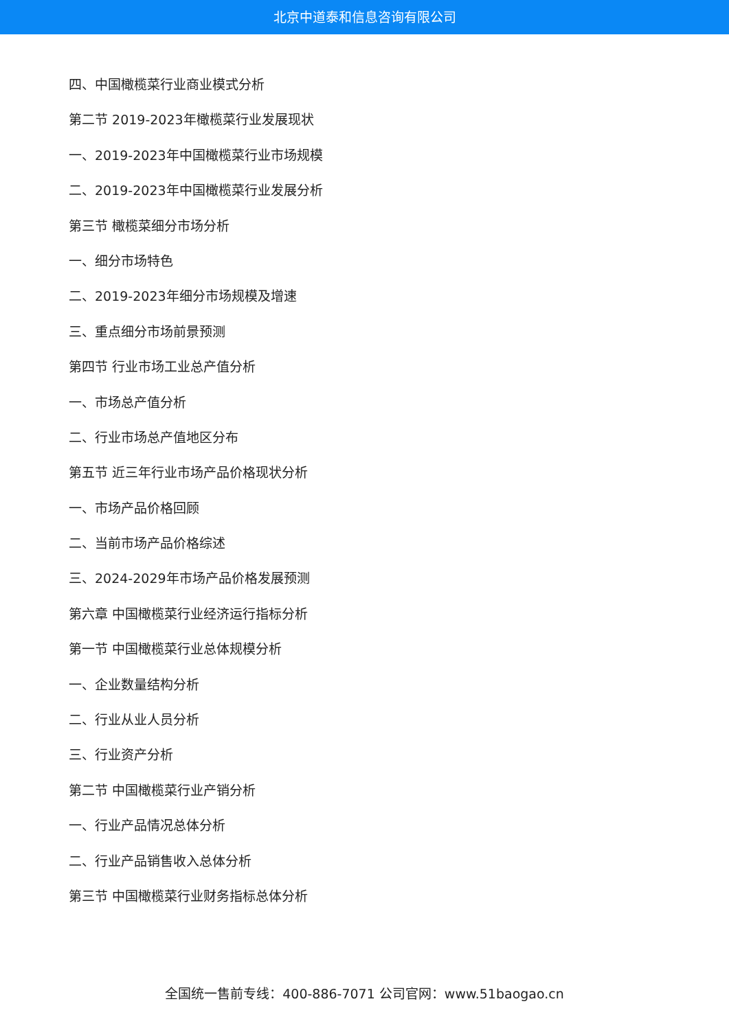北京中道泰和信息咨询有限公司
四、中国橄榄菜行业商业模式分析
第二节 2019-2023年橄榄菜行业发展现状
一、2019-2023年中国橄榄菜行业市场规模
二、2019-2023年中国橄榄菜行业发展分析
第三节 橄榄菜细分市场分析
一、细分市场特色
二、2019-2023年细分市场规模及增速
三、重点细分市场前景预测
第四节 行业市场工业总产值分析
一、市场总产值分析
二、行业市场总产值地区分布
第五节 近三年行业市场产品价格现状分析
一、市场产品价格回顾
二、当前市场产品价格综述
三、2024-2029年市场产品价格发展预测
第六章 中国橄榄菜行业经济运行指标分析
第一节 中国橄榄菜行业总体规模分析
一、企业数量结构分析
二、行业从业人员分析
三、行业资产分析
第二节 中国橄榄菜行业产销分析
一、行业产品情况总体分析
二、行业产品销售收入总体分析
第三节 中国橄榄菜行业财务指标总体分析
全国统一售前专线：400-886-7071 公司官网：www.51baogao.cn